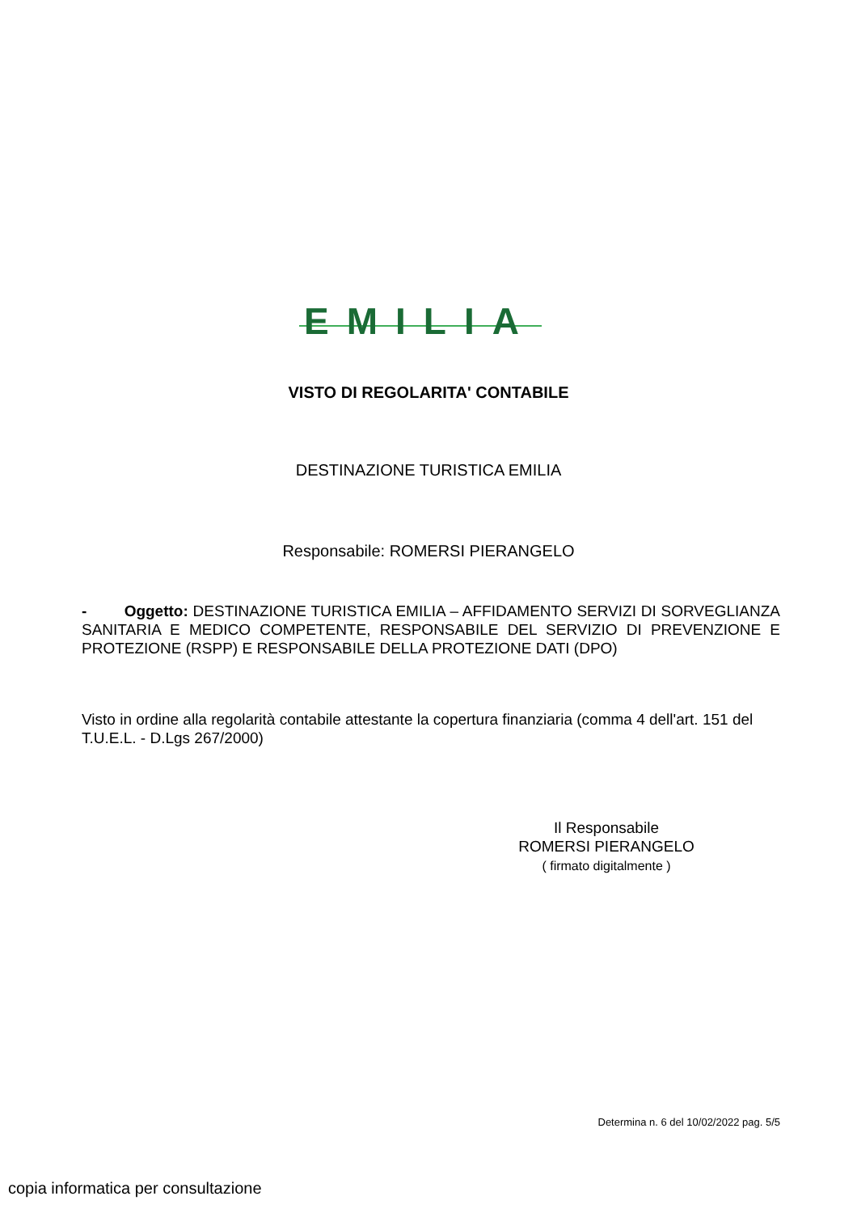EMILIA
VISTO DI REGOLARITA' CONTABILE
DESTINAZIONE TURISTICA EMILIA
Responsabile: ROMERSI PIERANGELO
- Oggetto: DESTINAZIONE TURISTICA EMILIA – AFFIDAMENTO SERVIZI DI SORVEGLIANZA SANITARIA E MEDICO COMPETENTE, RESPONSABILE DEL SERVIZIO DI PREVENZIONE E PROTEZIONE (RSPP) E RESPONSABILE DELLA PROTEZIONE DATI (DPO)
Visto in ordine alla regolarità contabile attestante la copertura finanziaria (comma 4 dell'art. 151 del T.U.E.L. - D.Lgs 267/2000)
Il Responsabile
ROMERSI PIERANGELO
( firmato digitalmente )
Determina n. 6 del 10/02/2022 pag. 5/5
copia informatica per consultazione